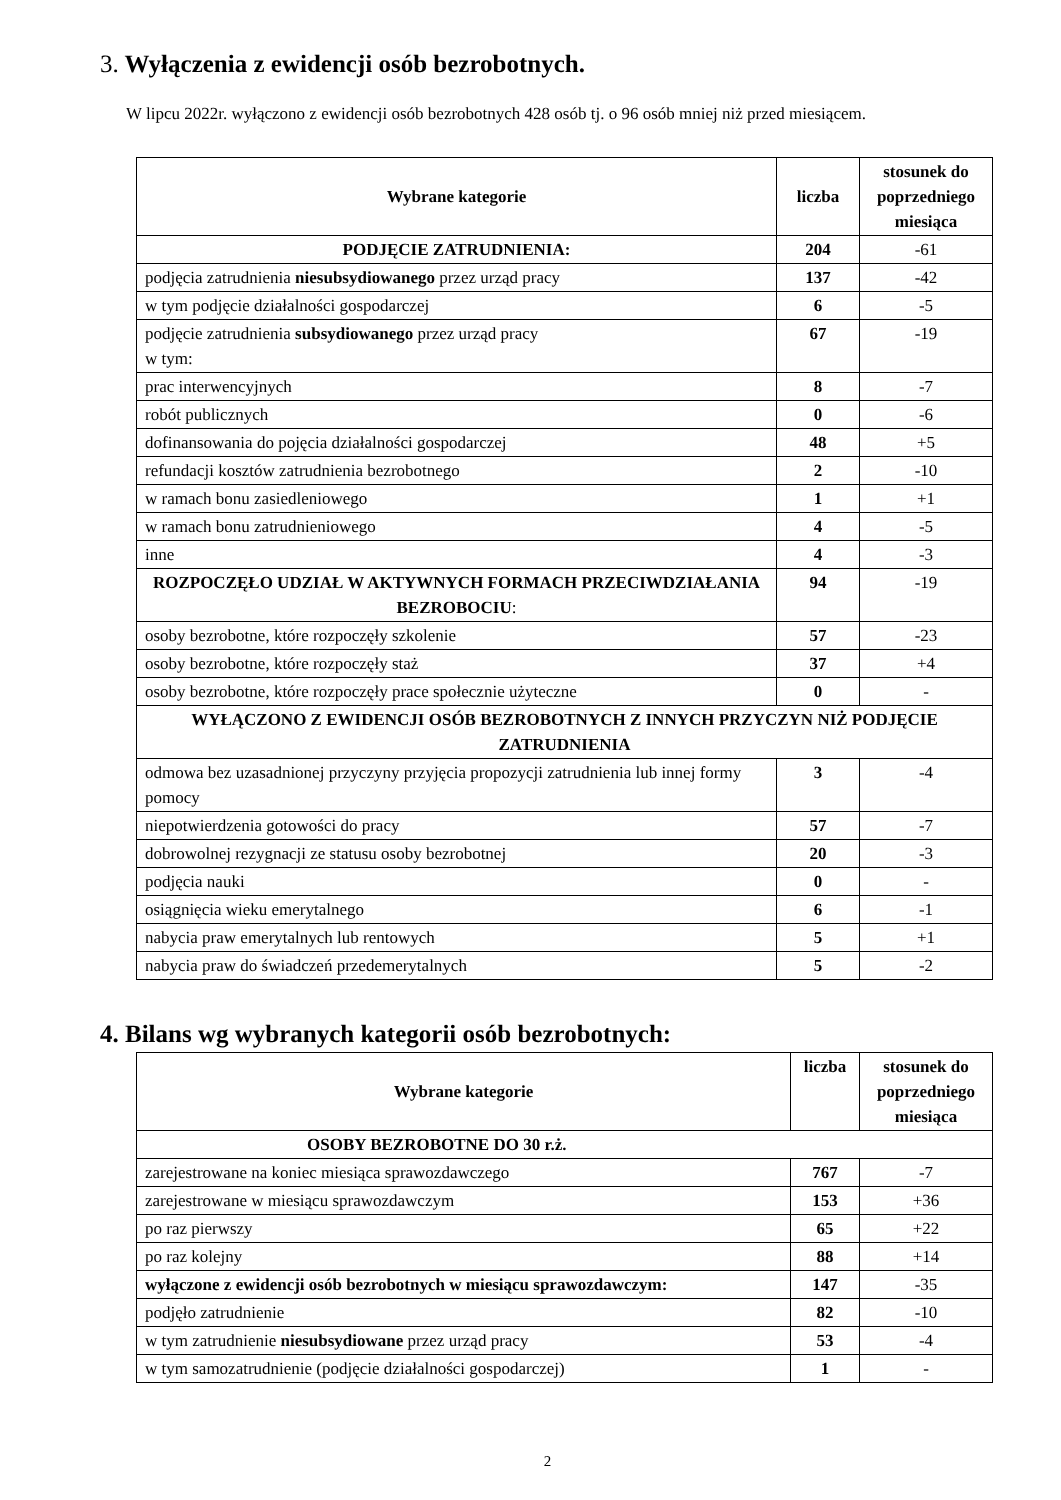3. Wyłączenia z ewidencji osób bezrobotnych.
W lipcu 2022r. wyłączono z ewidencji osób bezrobotnych 428 osób tj. o 96 osób mniej niż przed miesiącem.
| Wybrane kategorie | liczba | stosunek do poprzedniego miesiąca |
| --- | --- | --- |
| PODJĘCIE ZATRUDNIENIA: | 204 | -61 |
| podjęcia zatrudnienia niesubsydiowanego przez urząd pracy | 137 | -42 |
| w tym podjęcie działalności gospodarczej | 6 | -5 |
| podjęcie zatrudnienia subsydiowanego przez urząd pracy w tym: | 67 | -19 |
| prac interwencyjnych | 8 | -7 |
| robót publicznych | 0 | -6 |
| dofinansowania do pojęcia działalności gospodarczej | 48 | +5 |
| refundacji kosztów zatrudnienia bezrobotnego | 2 | -10 |
| w ramach bonu zasiedleniowego | 1 | +1 |
| w ramach bonu zatrudnieniowego | 4 | -5 |
| inne | 4 | -3 |
| ROZPOCZĘŁO UDZIAŁ W AKTYWNYCH FORMACH PRZECIWDZIAŁANIA BEZROBOCIU : | 94 | -19 |
| osoby bezrobotne, które rozpoczęły szkolenie | 57 | -23 |
| osoby bezrobotne, które rozpoczęły staż | 37 | +4 |
| osoby bezrobotne, które rozpoczęły prace społecznie użyteczne | 0 | - |
| WYŁĄCZONO Z EWIDENCJI OSÓB BEZROBOTNYCH Z INNYCH PRZYCZYN NIŻ PODJĘCIE ZATRUDNIENIA | | |
| odmowa bez uzasadnionej przyczyny przyjęcia propozycji zatrudnienia lub innej formy pomocy | 3 | -4 |
| niepotwierdzenia gotowości do pracy | 57 | -7 |
| dobrowolnej rezygnacji ze statusu osoby bezrobotnej | 20 | -3 |
| podjęcia nauki | 0 | - |
| osiągnięcia wieku emerytalnego | 6 | -1 |
| nabycia praw emerytalnych lub rentowych | 5 | +1 |
| nabycia praw do świadczeń przedemerytalnych | 5 | -2 |
4. Bilans wg wybranych kategorii osób bezrobotnych:
| Wybrane kategorie | liczba | stosunek do poprzedniego miesiąca |
| --- | --- | --- |
| OSOBY BEZROBOTNE DO 30 r.ż. | | |
| zarejestrowane na koniec miesiąca sprawozdawczego | 767 | -7 |
| zarejestrowane w miesiącu sprawozdawczym | 153 | +36 |
| po raz pierwszy | 65 | +22 |
| po raz kolejny | 88 | +14 |
| wyłączone z ewidencji osób bezrobotnych w miesiącu sprawozdawczym: | 147 | -35 |
| podjęło zatrudnienie | 82 | -10 |
| w tym zatrudnienie niesubsydiowane przez urząd pracy | 53 | -4 |
| w tym samozatrudnienie (podjęcie działalności gospodarczej) | 1 | - |
2